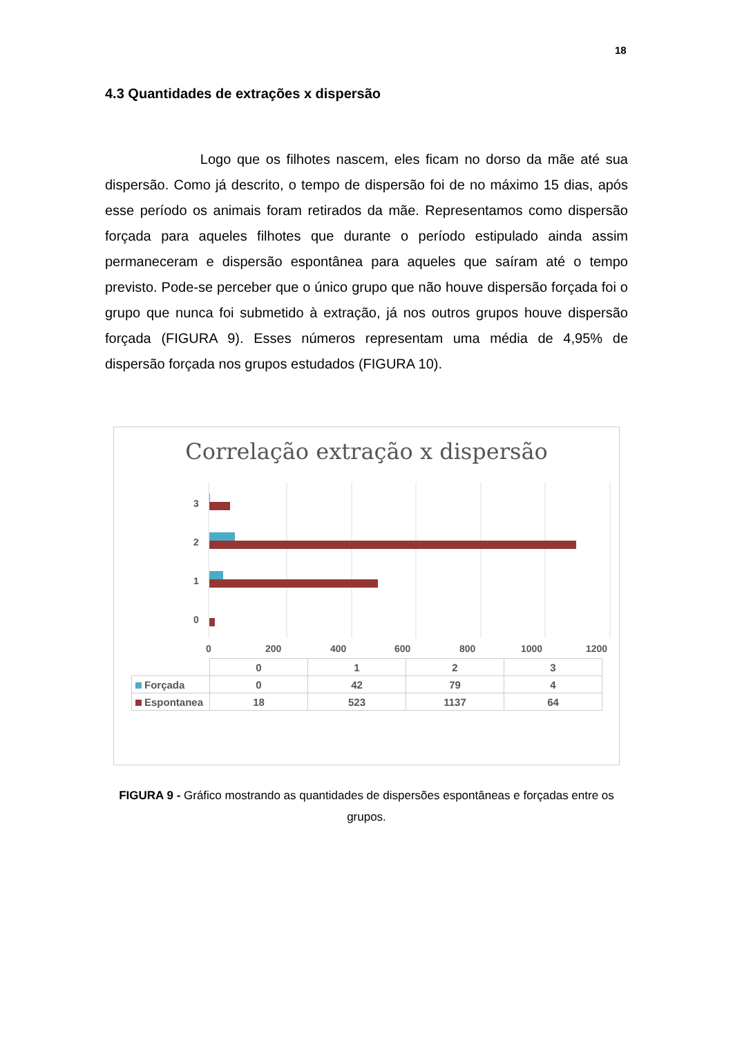18
4.3 Quantidades de extrações x dispersão
Logo que os filhotes nascem, eles ficam no dorso da mãe até sua dispersão. Como já descrito, o tempo de dispersão foi de no máximo 15 dias, após esse período os animais foram retirados da mãe. Representamos como dispersão forçada para aqueles filhotes que durante o período estipulado ainda assim permaneceram e dispersão espontânea para aqueles que saíram até o tempo previsto. Pode-se perceber que o único grupo que não houve dispersão forçada foi o grupo que nunca foi submetido à extração, já nos outros grupos houve dispersão forçada (FIGURA 9). Esses números representam uma média de 4,95% de dispersão forçada nos grupos estudados (FIGURA 10).
Correlação extração x dispersão
3
2
1
0
0
200
400
600
800
1000
1200
| | 0 | 1 | 2 | 3 |
| Forçada | 0 | 42 | 79 | 4 |
| Espontanea | 18 | 523 | 1137 | 64 |
FIGURA 9 - Gráfico mostrando as quantidades de dispersões espontâneas e forçadas entre os grupos.